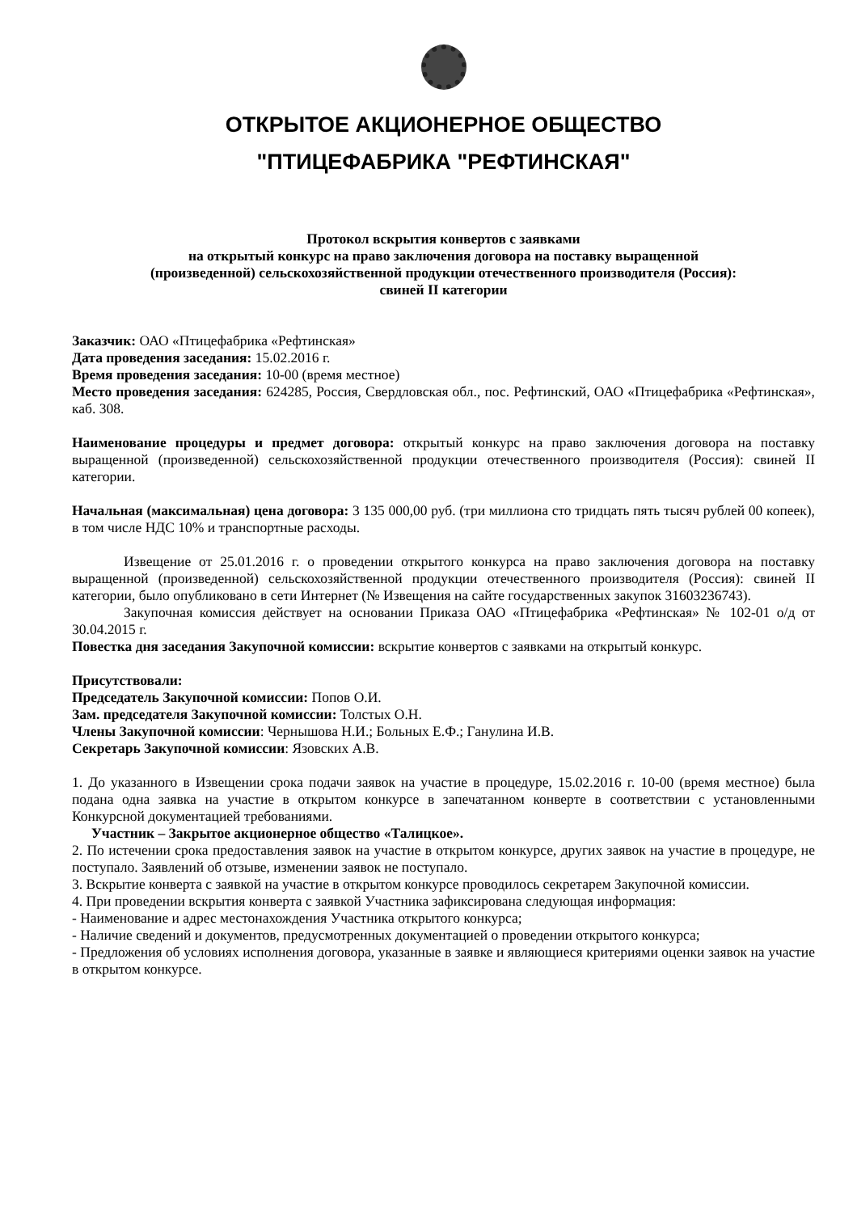ОТКРЫТОЕ АКЦИОНЕРНОЕ ОБЩЕСТВО
"ПТИЦЕФАБРИКА "РЕФТИНСКАЯ"
Протокол вскрытия конвертов с заявками
на открытый конкурс на право заключения договора на поставку выращенной
(произведенной) сельскохозяйственной продукции отечественного производителя (Россия):
свиней II категории
Заказчик: ОАО «Птицефабрика «Рефтинская»
Дата проведения заседания: 15.02.2016 г.
Время проведения заседания: 10-00 (время местное)
Место проведения заседания: 624285, Россия, Свердловская обл., пос. Рефтинский, ОАО «Птицефабрика «Рефтинская», каб. 308.
Наименование процедуры и предмет договора: открытый конкурс на право заключения договора на поставку выращенной (произведенной) сельскохозяйственной продукции отечественного производителя (Россия): свиней II категории.
Начальная (максимальная) цена договора: 3 135 000,00 руб. (три миллиона сто тридцать пять тысяч рублей 00 копеек), в том числе НДС 10% и транспортные расходы.
Извещение от 25.01.2016 г. о проведении открытого конкурса на право заключения договора на поставку выращенной (произведенной) сельскохозяйственной продукции отечественного производителя (Россия): свиней II категории, было опубликовано в сети Интернет (№ Извещения на сайте государственных закупок 31603236743).
Закупочная комиссия действует на основании Приказа ОАО «Птицефабрика «Рефтинская» № 102-01 о/д от 30.04.2015 г.
Повестка дня заседания Закупочной комиссии: вскрытие конвертов с заявками на открытый конкурс.
Присутствовали:
Председатель Закупочной комиссии: Попов О.И.
Зам. председателя Закупочной комиссии: Толстых О.Н.
Члены Закупочной комиссии: Чернышова Н.И.; Больных Е.Ф.; Ганулина И.В.
Секретарь Закупочной комиссии: Язовских А.В.
1. До указанного в Извещении срока подачи заявок на участие в процедуре, 15.02.2016 г. 10-00 (время местное) была подана одна заявка на участие в открытом конкурсе в запечатанном конверте в соответствии с установленными Конкурсной документацией требованиями.
Участник – Закрытое акционерное общество «Талицкое».
2. По истечении срока предоставления заявок на участие в открытом конкурсе, других заявок на участие в процедуре, не поступало. Заявлений об отзыве, изменении заявок не поступало.
3. Вскрытие конверта с заявкой на участие в открытом конкурсе проводилось секретарем Закупочной комиссии.
4. При проведении вскрытия конверта с заявкой Участника зафиксирована следующая информация:
- Наименование и адрес местонахождения Участника открытого конкурса;
- Наличие сведений и документов, предусмотренных документацией о проведении открытого конкурса;
- Предложения об условиях исполнения договора, указанные в заявке и являющиеся критериями оценки заявок на участие в открытом конкурсе.